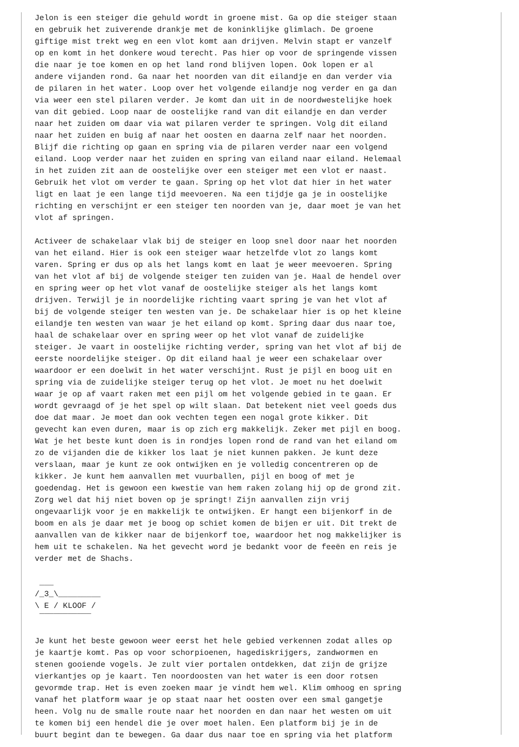Jelon is een steiger die gehuld wordt in groene mist. Ga op die steiger staan
en gebruik het zuiverende drankje met de koninklijke glimlach. De groene
giftige mist trekt weg en een vlot komt aan drijven. Melvin stapt er vanzelf
op en komt in het donkere woud terecht. Pas hier op voor de springende vissen
die naar je toe komen en op het land rond blijven lopen. Ook lopen er al
andere vijanden rond. Ga naar het noorden van dit eilandje en dan verder via
de pilaren in het water. Loop over het volgende eilandje nog verder en ga dan
via weer een stel pilaren verder. Je komt dan uit in de noordwestelijke hoek
van dit gebied. Loop naar de oostelijke rand van dit eilandje en dan verder
naar het zuiden om daar via wat pilaren verder te springen. Volg dit eiland
naar het zuiden en buig af naar het oosten en daarna zelf naar het noorden.
Blijf die richting op gaan en spring via de pilaren verder naar een volgend
eiland. Loop verder naar het zuiden en spring van eiland naar eiland. Helemaal
in het zuiden zit aan de oostelijke over een steiger met een vlot er naast.
Gebruik het vlot om verder te gaan. Spring op het vlot dat hier in het water
ligt en laat je een lange tijd meevoeren. Na een tijdje ga je in oostelijke
richting en verschijnt er een steiger ten noorden van je, daar moet je van het
vlot af springen.

Activeer de schakelaar vlak bij de steiger en loop snel door naar het noorden
van het eiland. Hier is ook een steiger waar hetzelfde vlot zo langs komt
varen. Spring er dus op als het langs komt en laat je weer meevoeren. Spring
van het vlot af bij de volgende steiger ten zuiden van je. Haal de hendel over
en spring weer op het vlot vanaf de oostelijke steiger als het langs komt
drijven. Terwijl je in noordelijke richting vaart spring je van het vlot af
bij de volgende steiger ten westen van je. De schakelaar hier is op het kleine
eilandje ten westen van waar je het eiland op komt. Spring daar dus naar toe,
haal de schakelaar over en spring weer op het vlot vanaf de zuidelijke
steiger. Je vaart in oostelijke richting verder, spring van het vlot af bij de
eerste noordelijke steiger. Op dit eiland haal je weer een schakelaar over
waardoor er een doelwit in het water verschijnt. Rust je pijl en boog uit en
spring via de zuidelijke steiger terug op het vlot. Je moet nu het doelwit
waar je op af vaart raken met een pijl om het volgende gebied in te gaan. Er
wordt gevraagd of je het spel op wilt slaan. Dat betekent niet veel goeds dus
doe dat maar. Je moet dan ook vechten tegen een nogal grote kikker. Dit
gevecht kan even duren, maar is op zich erg makkelijk. Zeker met pijl en boog.
Wat je het beste kunt doen is in rondjes lopen rond de rand van het eiland om
zo de vijanden die de kikker los laat je niet kunnen pakken. Je kunt deze
verslaan, maar je kunt ze ook ontwijken en je volledig concentreren op de
kikker. Je kunt hem aanvallen met vuurballen, pijl en boog of met je
goedendag. Het is gewoon een kwestie van hem raken zolang hij op de grond zit.
Zorg wel dat hij niet boven op je springt! Zijn aanvallen zijn vrij
ongevaarlijk voor je en makkelijk te ontwijken. Er hangt een bijenkorf in de
boom en als je daar met je boog op schiet komen de bijen er uit. Dit trekt de
aanvallen van de kikker naar de bijenkorf toe, waardoor het nog makkelijker is
hem uit te schakelen. Na het gevecht word je bedankt voor de feeën en reis je
verder met de Shachs.

 ___
/_3_\_________
\ E / KLOOF /
 ¯¯¯¯¯¯¯¯¯¯¯

Je kunt het beste gewoon weer eerst het hele gebied verkennen zodat alles op
je kaartje komt. Pas op voor schorpioenen, hagediskrijgers, zandwormen en
stenen gooiende vogels. Je zult vier portalen ontdekken, dat zijn de grijze
vierkantjes op je kaart. Ten noordoosten van het water is een door rotsen
gevormde trap. Het is even zoeken maar je vindt hem wel. Klim omhoog en spring
vanaf het platform waar je op staat naar het oosten over een smal gangetje
heen. Volg nu de smalle route naar het noorden en dan naar het westen om uit
te komen bij een hendel die je over moet halen. Een platform bij je in de
buurt begint dan te bewegen. Ga daar dus naar toe en spring via het platform